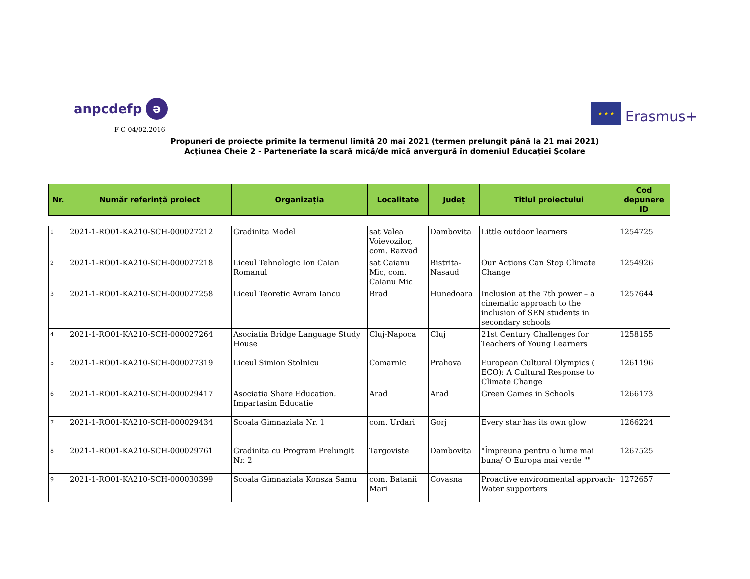anpcdefp ə
★ ★ ★
Erasmus+
F-C-04/02.2016
Propuneri de proiecte primite la termenul limită 20 mai 2021 (termen prelungit până la 21 mai 2021)
Acțiunea Cheie 2 - Parteneriate la scară mică/de mică anvergură în domeniul Educației Şcolare
| Nr. | Număr referință proiect | Organizația | Localitate | Județ | Titlul proiectului | Cod depunere ID |
| --- | --- | --- | --- | --- | --- | --- |
| 1 | 2021-1-RO01-KA210-SCH-000027212 | Gradinita Model | sat Valea Voievozilor, com. Razvad | Dambovita | Little outdoor learners | 1254725 |
| 2 | 2021-1-RO01-KA210-SCH-000027218 | Liceul Tehnologic Ion Caian Romanul | sat Caianu Mic, com. Caianu Mic | Bistrita-Nasaud | Our Actions Can Stop Climate Change | 1254926 |
| 3 | 2021-1-RO01-KA210-SCH-000027258 | Liceul Teoretic Avram Iancu | Brad | Hunedoara | Inclusion at the 7th power – a cinematic approach to the inclusion of SEN students in secondary schools | 1257644 |
| 4 | 2021-1-RO01-KA210-SCH-000027264 | Asociatia Bridge Language Study House | Cluj-Napoca | Cluj | 21st Century Challenges for Teachers of Young Learners | 1258155 |
| 5 | 2021-1-RO01-KA210-SCH-000027319 | Liceul Simion Stolnicu | Comarnic | Prahova | European Cultural Olympics ( ECO): A Cultural Response to Climate Change | 1261196 |
| 6 | 2021-1-RO01-KA210-SCH-000029417 | Asociatia Share Education. Impartasim Educatie | Arad | Arad | Green Games in Schools | 1266173 |
| 7 | 2021-1-RO01-KA210-SCH-000029434 | Scoala Gimnaziala Nr. 1 | com. Urdari | Gorj | Every star has its own glow | 1266224 |
| 8 | 2021-1-RO01-KA210-SCH-000029761 | Gradinita cu Program Prelungit Nr. 2 | Targoviste | Dambovita | "Împreuna pentru o lume mai buna/ O Europa mai verde "" | 1267525 |
| 9 | 2021-1-RO01-KA210-SCH-000030399 | Scoala Gimnaziala Konsza Samu | com. Batanii Mari | Covasna | Proactive environmental approach- Water supporters | 1272657 |